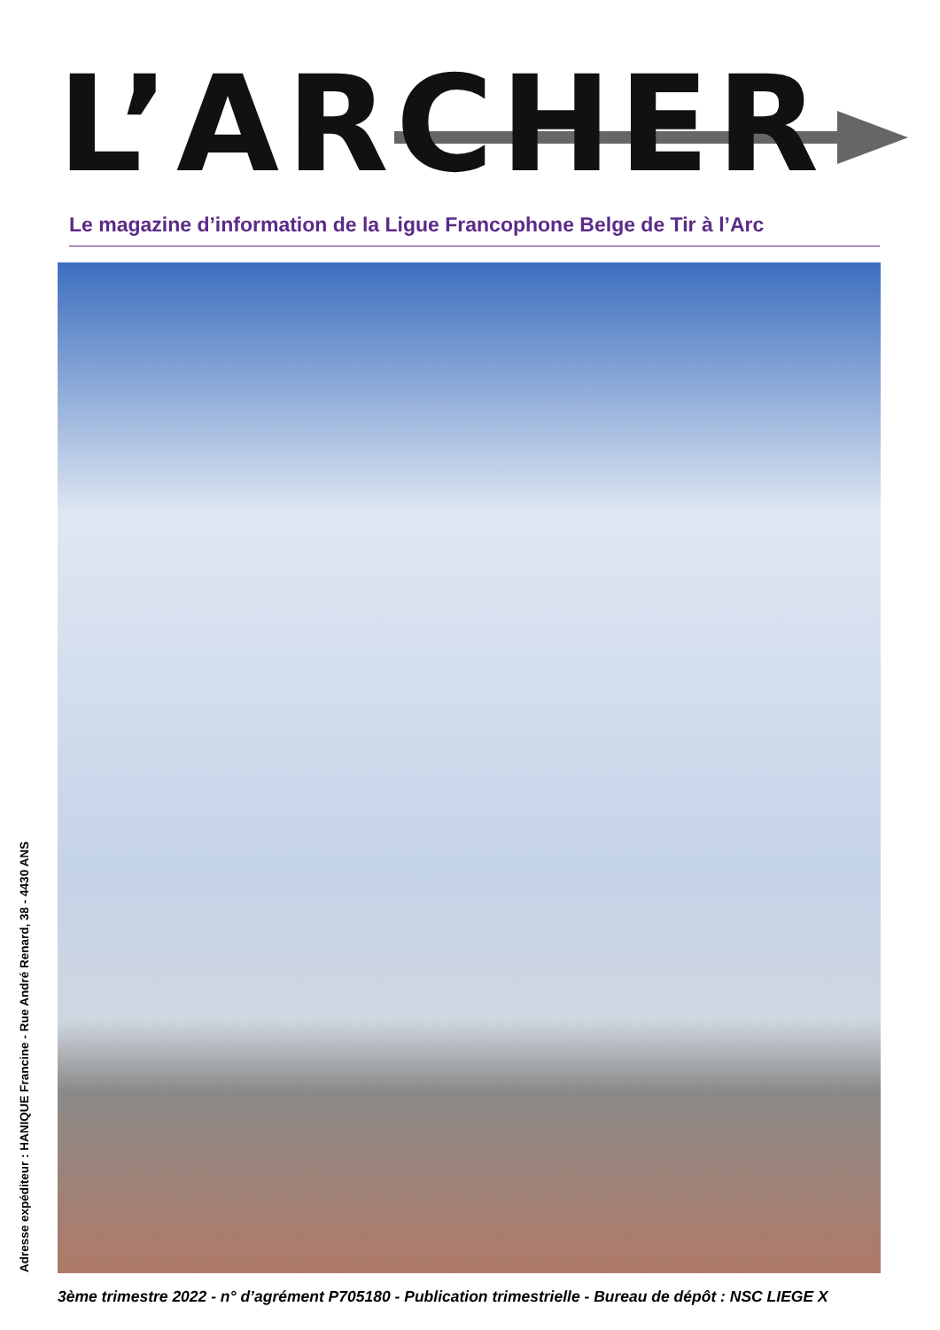L’ARCHER
Le magazine d’information de la Ligue Francophone Belge de Tir à l’Arc
Adresse expéditeur : HANIQUE Francine - Rue André Renard, 38 - 4430 ANS
3ème trimestre 2022 - n° d’agrément P705180 - Publication trimestrielle - Bureau de dépôt : NSC LIEGE X